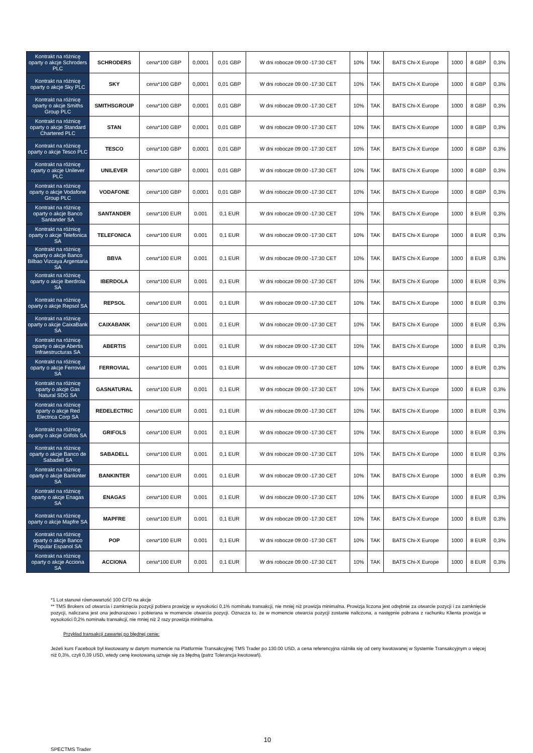| Kontrakt na różnicę oparty o akcje Schroders PLC | SCHRODERS | cena*100 GBP | 0,0001 | 0,01 GBP | W dni robocze 09:00 -17:30 CET | 10% | TAK | BATS Chi-X Europe | 1000 | 8 GBP | 0,3% |
| Kontrakt na różnicę oparty o akcje Sky PLC | SKY | cena*100 GBP | 0,0001 | 0,01 GBP | W dni robocze 09:00 -17:30 CET | 10% | TAK | BATS Chi-X Europe | 1000 | 8 GBP | 0,3% |
| Kontrakt na różnicę oparty o akcje Smiths Group PLC | SMITHSGROUP | cena*100 GBP | 0,0001 | 0,01 GBP | W dni robocze 09:00 -17:30 CET | 10% | TAK | BATS Chi-X Europe | 1000 | 8 GBP | 0,3% |
| Kontrakt na różnicę oparty o akcje Standard Chartered PLC | STAN | cena*100 GBP | 0,0001 | 0,01 GBP | W dni robocze 09:00 -17:30 CET | 10% | TAK | BATS Chi-X Europe | 1000 | 8 GBP | 0,3% |
| Kontrakt na różnicę oparty o akcje Tesco PLC | TESCO | cena*100 GBP | 0,0001 | 0,01 GBP | W dni robocze 09:00 -17:30 CET | 10% | TAK | BATS Chi-X Europe | 1000 | 8 GBP | 0,3% |
| Kontrakt na różnicę oparty o akcje Unilever PLC | UNILEVER | cena*100 GBP | 0,0001 | 0,01 GBP | W dni robocze 09:00 -17:30 CET | 10% | TAK | BATS Chi-X Europe | 1000 | 8 GBP | 0,3% |
| Kontrakt na różnicę oparty o akcje Vodafone Group PLC | VODAFONE | cena*100 GBP | 0,0001 | 0,01 GBP | W dni robocze 09:00 -17:30 CET | 10% | TAK | BATS Chi-X Europe | 1000 | 8 GBP | 0,3% |
| Kontrakt na różnicę oparty o akcje Banco Santander SA | SANTANDER | cena*100 EUR | 0.001 | 0,1 EUR | W dni robocze 09:00 -17:30 CET | 10% | TAK | BATS Chi-X Europe | 1000 | 8 EUR | 0,3% |
| Kontrakt na różnicę oparty o akcje Telefonica SA | TELEFONICA | cena*100 EUR | 0.001 | 0,1 EUR | W dni robocze 09:00 -17:30 CET | 10% | TAK | BATS Chi-X Europe | 1000 | 8 EUR | 0,3% |
| Kontrakt na różnicę oparty o akcje Banco Bilbao Vizcaya Argentaria SA | BBVA | cena*100 EUR | 0.001 | 0,1 EUR | W dni robocze 09:00 -17:30 CET | 10% | TAK | BATS Chi-X Europe | 1000 | 8 EUR | 0,3% |
| Kontrakt na różnicę oparty o akcje Iberdrola SA | IBERDOLA | cena*100 EUR | 0.001 | 0,1 EUR | W dni robocze 09:00 -17:30 CET | 10% | TAK | BATS Chi-X Europe | 1000 | 8 EUR | 0,3% |
| Kontrakt na różnicę oparty o akcje Repsol SA | REPSOL | cena*100 EUR | 0.001 | 0,1 EUR | W dni robocze 09:00 -17:30 CET | 10% | TAK | BATS Chi-X Europe | 1000 | 8 EUR | 0,3% |
| Kontrakt na różnicę oparty o akcje CaixaBank SA | CAIXABANK | cena*100 EUR | 0.001 | 0,1 EUR | W dni robocze 09:00 -17:30 CET | 10% | TAK | BATS Chi-X Europe | 1000 | 8 EUR | 0,3% |
| Kontrakt na różnicę oparty o akcje Abertis Infraestructuras SA | ABERTIS | cena*100 EUR | 0.001 | 0,1 EUR | W dni robocze 09:00 -17:30 CET | 10% | TAK | BATS Chi-X Europe | 1000 | 8 EUR | 0,3% |
| Kontrakt na różnicę oparty o akcje Ferrovial SA | FERROVIAL | cena*100 EUR | 0.001 | 0,1 EUR | W dni robocze 09:00 -17:30 CET | 10% | TAK | BATS Chi-X Europe | 1000 | 8 EUR | 0,3% |
| Kontrakt na różnicę oparty o akcje Gas Natural SDG SA | GASNATURAL | cena*100 EUR | 0.001 | 0,1 EUR | W dni robocze 09:00 -17:30 CET | 10% | TAK | BATS Chi-X Europe | 1000 | 8 EUR | 0,3% |
| Kontrakt na różnicę oparty o akcje Red Electrica Corp SA | REDELECTRIC | cena*100 EUR | 0.001 | 0,1 EUR | W dni robocze 09:00 -17:30 CET | 10% | TAK | BATS Chi-X Europe | 1000 | 8 EUR | 0,3% |
| Kontrakt na różnicę oparty o akcje Grifols SA | GRIFOLS | cena*100 EUR | 0.001 | 0,1 EUR | W dni robocze 09:00 -17:30 CET | 10% | TAK | BATS Chi-X Europe | 1000 | 8 EUR | 0,3% |
| Kontrakt na różnicę oparty o akcje Banco de Sabadell SA | SABADELL | cena*100 EUR | 0.001 | 0,1 EUR | W dni robocze 09:00 -17:30 CET | 10% | TAK | BATS Chi-X Europe | 1000 | 8 EUR | 0,3% |
| Kontrakt na różnicę oparty o akcje Bankinter SA | BANKINTER | cena*100 EUR | 0.001 | 0,1 EUR | W dni robocze 09:00 -17:30 CET | 10% | TAK | BATS Chi-X Europe | 1000 | 8 EUR | 0,3% |
| Kontrakt na różnicę oparty o akcje Enagas SA | ENAGAS | cena*100 EUR | 0.001 | 0,1 EUR | W dni robocze 09:00 -17:30 CET | 10% | TAK | BATS Chi-X Europe | 1000 | 8 EUR | 0,3% |
| Kontrakt na różnicę oparty o akcje Mapfre SA | MAPFRE | cena*100 EUR | 0.001 | 0,1 EUR | W dni robocze 09:00 -17:30 CET | 10% | TAK | BATS Chi-X Europe | 1000 | 8 EUR | 0,3% |
| Kontrakt na różnicę oparty o akcje Banco Popular Espanol SA | POP | cena*100 EUR | 0.001 | 0,1 EUR | W dni robocze 09:00 -17:30 CET | 10% | TAK | BATS Chi-X Europe | 1000 | 8 EUR | 0,3% |
| Kontrakt na różnicę oparty o akcje Acciona SA | ACCIONA | cena*100 EUR | 0.001 | 0,1 EUR | W dni robocze 09:00 -17:30 CET | 10% | TAK | BATS Chi-X Europe | 1000 | 8 EUR | 0,3% |
*1 Lot stanowi równowartość 100 CFD na akcje
** TMS Brokers od otwarcia i zamknięcia pozycji pobiera prowizję w wysokości 0,1% nominału transakcji, nie mniej niż prowizja minimalna. Prowizja liczona jest odrębnie za otwarcie pozycji i za zamknięcie pozycji, naliczana jest ona jednorazowo i pobierana w momencie otwarcia pozycji. Oznacza to, że w momencie otwarcia pozycji zostanie naliczona, a następnie pobrana z rachunku Klienta prowizja w wysokości 0,2% nominału transakcji, nie mniej niż 2 razy prowizja minimalna.
Przykład transakcji zawartej po błędnej cenie:
Jeżeli kurs Facebook był kwotowany w danym momencie na Platformie Transakcyjnej TMS Trader po 130.00 USD, a cena referencyjna różniła się od ceny kwotowanej w Systemie Transakcyjnym o więcej niż 0,3%, czyli 0,39 USD, wtedy cenę kwotowaną uznaje się za błędną (patrz Tolerancja kwotowań).
10
SPECTMS Trader